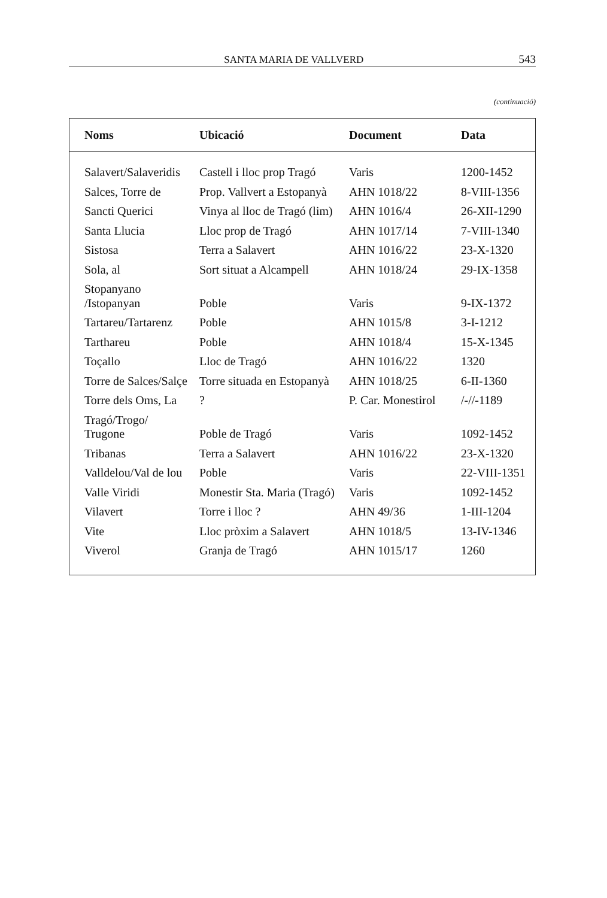SANTA MARIA DE VALLVERD 543
(continuació)
| Noms | Ubicació | Document | Data |
| --- | --- | --- | --- |
| Salavert/Salaveridis | Castell i lloc prop Tragó | Varis | 1200-1452 |
| Salces, Torre de | Prop. Vallvert a Estopanyà | AHN 1018/22 | 8-VIII-1356 |
| Sancti Querici | Vinya al lloc de Tragó (lim) | AHN 1016/4 | 26-XII-1290 |
| Santa Llucia | Lloc prop de Tragó | AHN 1017/14 | 7-VIII-1340 |
| Sistosa | Terra a Salavert | AHN 1016/22 | 23-X-1320 |
| Sola, al | Sort situat a Alcampell | AHN 1018/24 | 29-IX-1358 |
| Stopanyano /Istopanyan | Poble | Varis | 9-IX-1372 |
| Tartareu/Tartarenz | Poble | AHN 1015/8 | 3-I-1212 |
| Tarthareu | Poble | AHN 1018/4 | 15-X-1345 |
| Toçallo | Lloc de Tragó | AHN 1016/22 | 1320 |
| Torre de Salces/Salçe | Torre situada en Estopanyà | AHN 1018/25 | 6-II-1360 |
| Torre dels Oms, La | ? | P. Car. Monestirol | /-//-1189 |
| Tragó/Trogo/ Trugone | Poble de Tragó | Varis | 1092-1452 |
| Tribanas | Terra a Salavert | AHN 1016/22 | 23-X-1320 |
| Valldelou/Val de lou | Poble | Varis | 22-VIII-1351 |
| Valle Viridi | Monestir Sta. Maria (Tragó) | Varis | 1092-1452 |
| Vilavert | Torre i lloc ? | AHN 49/36 | 1-III-1204 |
| Vite | Lloc pròxim a Salavert | AHN 1018/5 | 13-IV-1346 |
| Viverol | Granja de Tragó | AHN 1015/17 | 1260 |